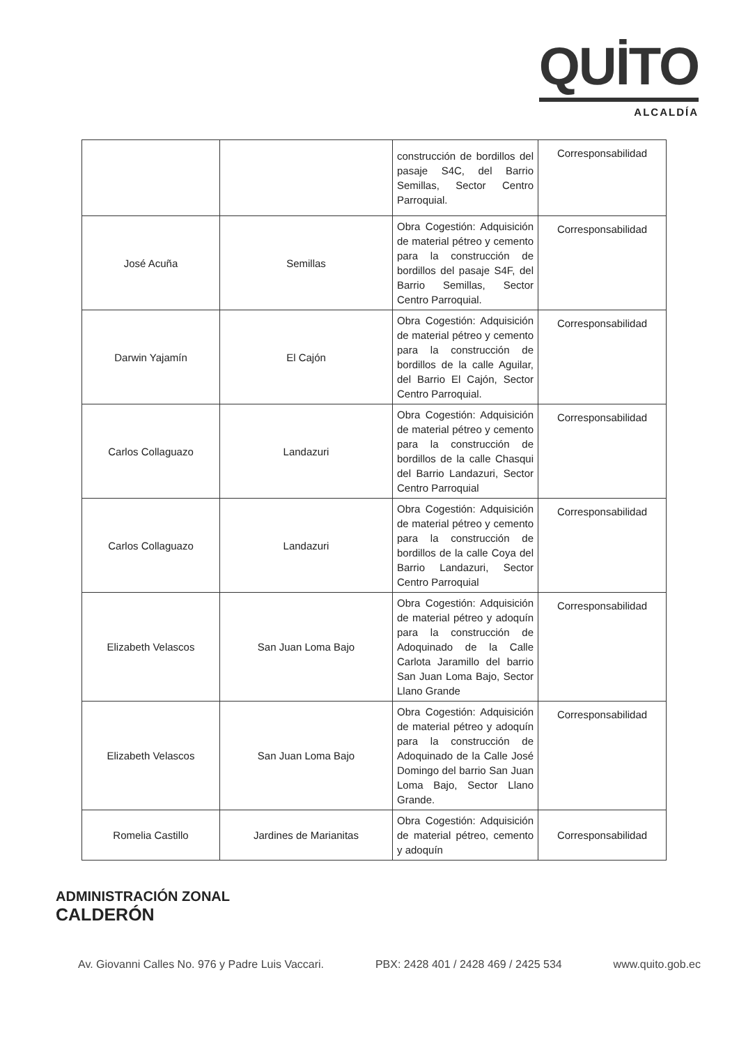QUİTO
ALCALDÍA
| | | construcción de bordillos del pasaje S4C, del Barrio Semillas, Sector Centro Parroquial. | Corresponsabilidad |
| José Acuña | Semillas | Obra Cogestión: Adquisición de material pétreo y cemento para la construcción de bordillos del pasaje S4F, del Barrio Semillas, Sector Centro Parroquial. | Corresponsabilidad |
| Darwin Yajamín | El Cajón | Obra Cogestión: Adquisición de material pétreo y cemento para la construcción de bordillos de la calle Aguilar, del Barrio El Cajón, Sector Centro Parroquial. | Corresponsabilidad |
| Carlos Collaguazo | Landazuri | Obra Cogestión: Adquisición de material pétreo y cemento para la construcción de bordillos de la calle Chasqui del Barrio Landazuri, Sector Centro Parroquial | Corresponsabilidad |
| Carlos Collaguazo | Landazuri | Obra Cogestión: Adquisición de material pétreo y cemento para la construcción de bordillos de la calle Coya del Barrio Landazuri, Sector Centro Parroquial | Corresponsabilidad |
| Elizabeth Velascos | San Juan Loma Bajo | Obra Cogestión: Adquisición de material pétreo y adoquín para la construcción de Adoquinado de la Calle Carlota Jaramillo del barrio San Juan Loma Bajo, Sector Llano Grande | Corresponsabilidad |
| Elizabeth Velascos | San Juan Loma Bajo | Obra Cogestión: Adquisición de material pétreo y adoquín para la construcción de Adoquinado de la Calle José Domingo del barrio San Juan Loma Bajo, Sector Llano Grande. | Corresponsabilidad |
| Romelia Castillo | Jardines de Marianitas | Obra Cogestión: Adquisición de material pétreo, cemento y adoquín | Corresponsabilidad |
ADMINISTRACIÓN ZONAL
CALDERÓN
Av. Giovanni Calles No. 976 y Padre Luis Vaccari. PBX: 2428 401 / 2428 469 / 2425 534 www.quito.gob.ec